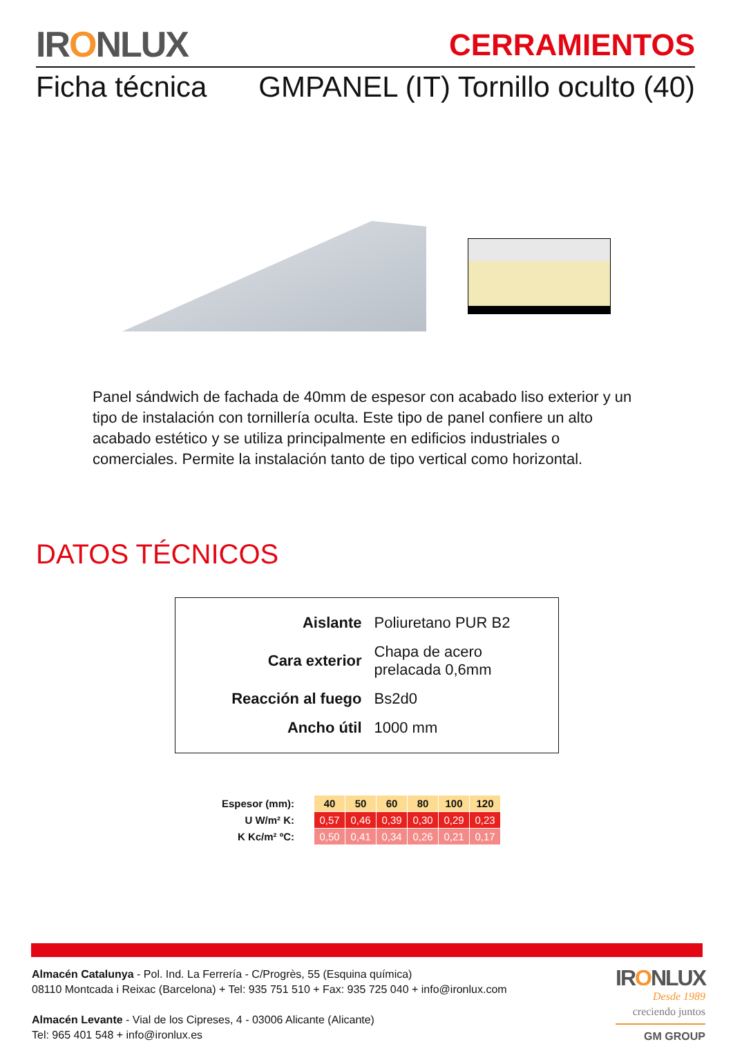IRONLUX
CERRAMIENTOS
Ficha técnica GMPANEL (IT) Tornillo oculto (40)
Panel sándwich de fachada de 40mm de espesor con acabado liso exterior y un tipo de instalación con tornillería oculta. Este tipo de panel confiere un alto acabado estético y se utiliza principalmente en edificios industriales o comerciales. Permite la instalación tanto de tipo vertical como horizontal.
DATOS TÉCNICOS
| Aislante | Poliuretano PUR B2 |
| Cara exterior | Chapa de acero prelacada 0,6mm |
| Reacción al fuego | Bs2d0 |
| Ancho útil | 1000 mm |
| Espesor (mm): | 40 | 50 | 60 | 80 | 100 | 120 |
| U W/m² K: | 0,57 | 0,46 | 0,39 | 0,30 | 0,29 | 0,23 |
| K Kc/m² ºC: | 0,50 | 0,41 | 0,34 | 0,26 | 0,21 | 0,17 |
Almacén Catalunya - Pol. Ind. La Ferrería - C/Progrès, 55 (Esquina química)
08110 Montcada i Reixac (Barcelona) + Tel: 935 751 510 + Fax: 935 725 040 + info@ironlux.com
Almacén Levante - Vial de los Cipreses, 4 - 03006 Alicante (Alicante)
Tel: 965 401 548 + info@ironlux.es
IRONLUX
Desde 1989
creciendo juntos
GM GROUP